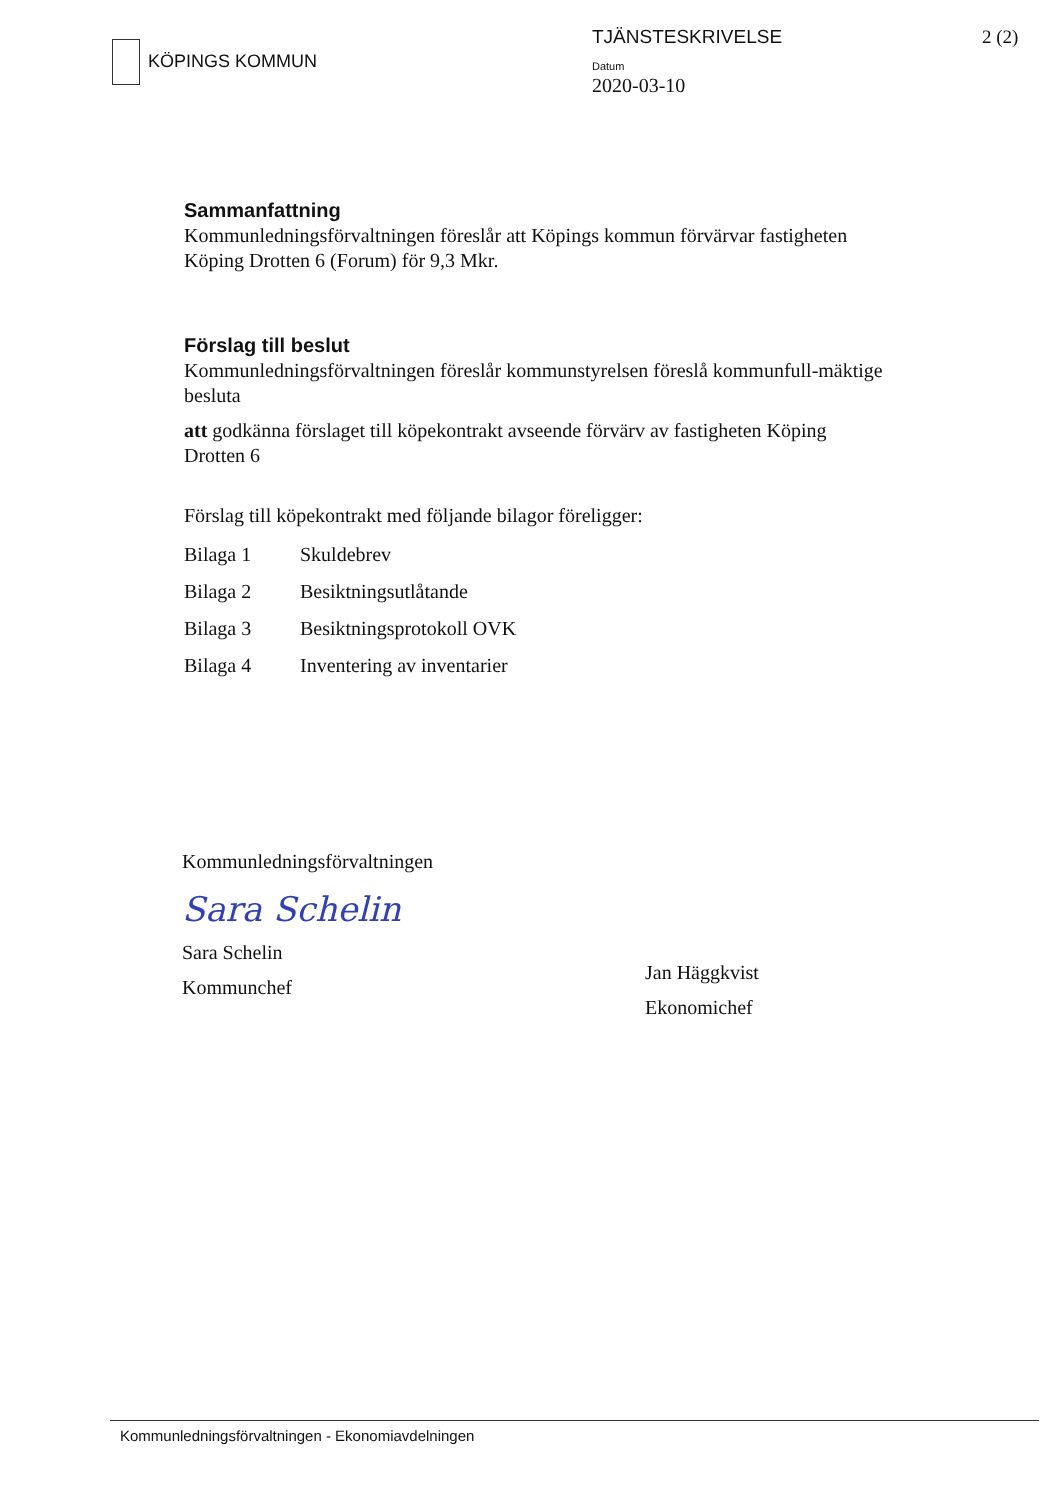KÖPINGS KOMMUN TJÄNSTESKRIVELSE
Datum
2020-03-10
2 (2)
Sammanfattning
Kommunledningsförvaltningen föreslår att Köpings kommun förvärvar fastigheten Köping Drotten 6 (Forum) för 9,3 Mkr.
Förslag till beslut
Kommunledningsförvaltningen föreslår kommunstyrelsen föreslå kommunfull-mäktige besluta
att godkänna förslaget till köpekontrakt avseende förvärv av fastigheten Köping Drotten 6
Förslag till köpekontrakt med följande bilagor föreligger:
| Bilaga 1 | Skuldebrev |
| Bilaga 2 | Besiktningsutlåtande |
| Bilaga 3 | Besiktningsprotokoll OVK |
| Bilaga 4 | Inventering av inventarier |
Kommunledningsförvaltningen
Sara Schelin
Sara Schelin
Kommunchef
Jan Häggkvist
Ekonomichef
Kommunledningsförvaltningen - Ekonomiavdelningen